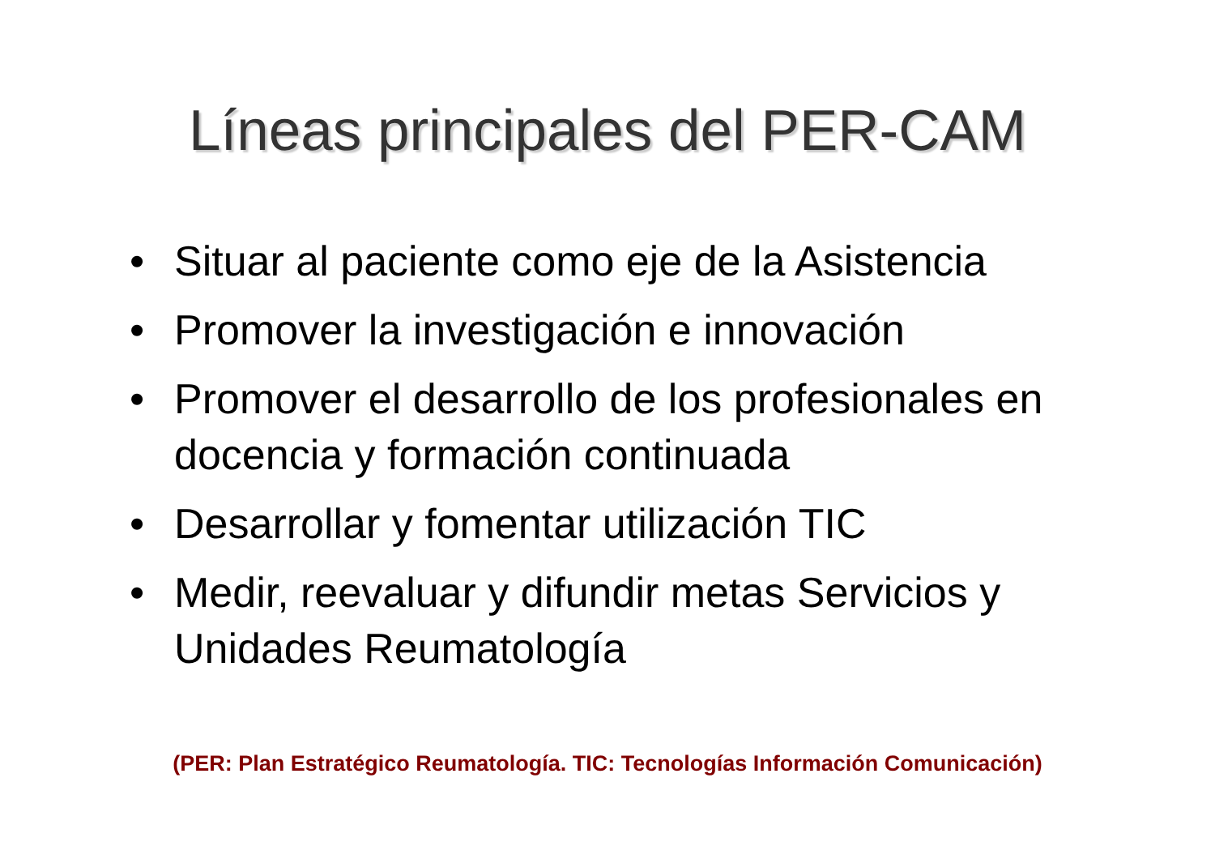Líneas principales del PER-CAM
• Situar al paciente como eje de la Asistencia
• Promover la investigación e innovación
• Promover el desarrollo de los profesionales en docencia y formación continuada
• Desarrollar y fomentar utilización TIC
• Medir, reevaluar y difundir metas Servicios y Unidades Reumatología
(PER: Plan Estratégico Reumatología. TIC: Tecnologías Información Comunicación)